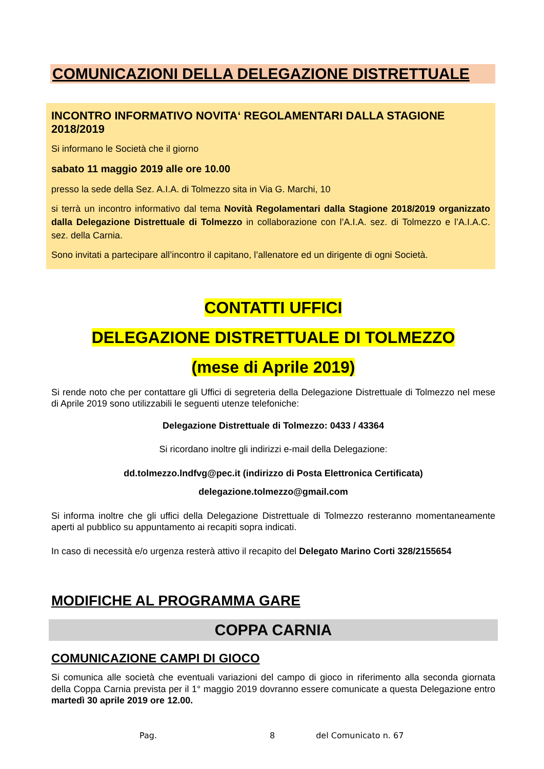COMUNICAZIONI DELLA DELEGAZIONE DISTRETTUALE
INCONTRO INFORMATIVO NOVITA‘ REGOLAMENTARI DALLA STAGIONE 2018/2019
Si informano le Società che il giorno
sabato 11 maggio 2019 alle ore 10.00
presso la sede della Sez. A.I.A. di Tolmezzo sita in Via G. Marchi, 10
si terrà un incontro informativo dal tema Novità Regolamentari dalla Stagione 2018/2019 organizzato dalla Delegazione Distrettuale di Tolmezzo in collaborazione con l’A.I.A. sez. di Tolmezzo e l’A.I.A.C. sez. della Carnia.
Sono invitati a partecipare all’incontro il capitano, l’allenatore ed un dirigente di ogni Società.
CONTATTI UFFICI
DELEGAZIONE DISTRETTUALE DI TOLMEZZO
(mese di Aprile 2019)
Si rende noto che per contattare gli Uffici di segreteria della Delegazione Distrettuale di Tolmezzo nel mese di Aprile 2019 sono utilizzabili le seguenti utenze telefoniche:
Delegazione Distrettuale di Tolmezzo: 0433 / 43364
Si ricordano inoltre gli indirizzi e-mail della Delegazione:
dd.tolmezzo.lndfvg@pec.it (indirizzo di Posta Elettronica Certificata)
delegazione.tolmezzo@gmail.com
Si informa inoltre che gli uffici della Delegazione Distrettuale di Tolmezzo resteranno momentaneamente aperti al pubblico su appuntamento ai recapiti sopra indicati.
In caso di necessità e/o urgenza resterà attivo il recapito del Delegato Marino Corti 328/2155654
MODIFICHE AL PROGRAMMA GARE
COPPA CARNIA
COMUNICAZIONE CAMPI DI GIOCO
Si comunica alle società che eventuali variazioni del campo di gioco in riferimento alla seconda giornata della Coppa Carnia prevista per il 1° maggio 2019 dovranno essere comunicate a questa Delegazione entro martedì 30 aprile 2019 ore 12.00.
Pag. 8 del Comunicato n. 67